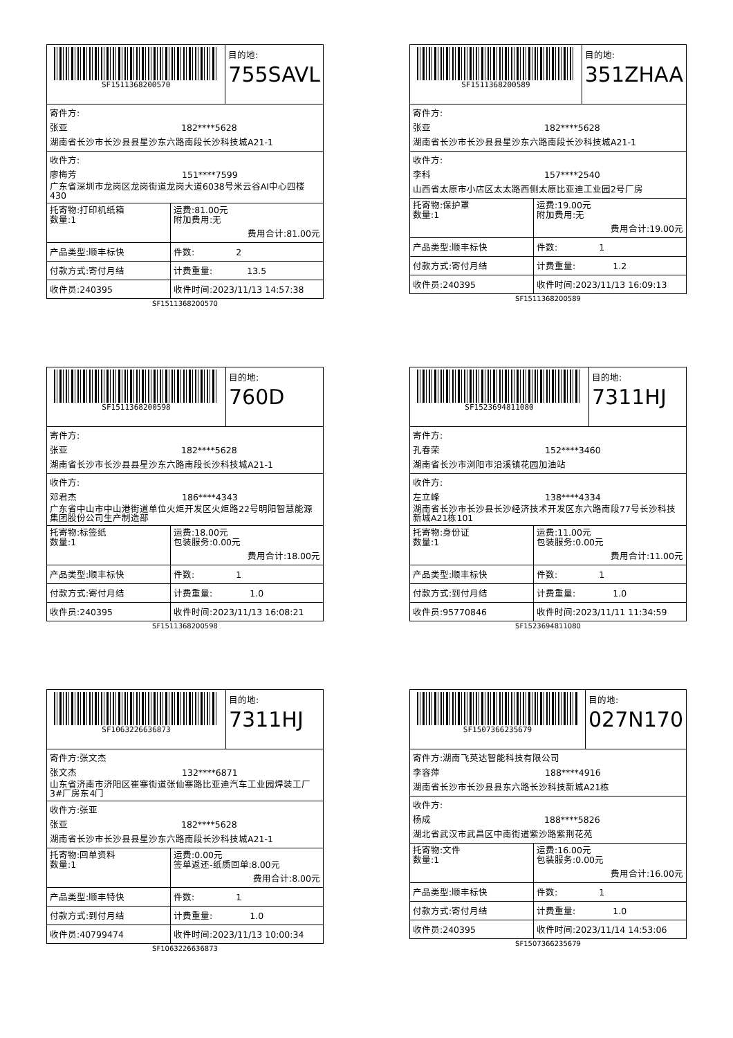SF1511368200570
目的地:
755SAVL
寄件方:
张亚 182****5628
湖南省长沙市长沙县县星沙东六路南段长沙科技城A21-1
收件方:
廖梅芳 151****7599
广东省深圳市龙岗区龙岗街道龙岗大道6038号米云谷AI中心四楼430
| 托寄物:打印机纸箱 数量:1 | 运费:81.00元 附加费用:无 费用合计:81.00元 |
| 产品类型:顺丰标快 | 件数: 2 |
| 付款方式:寄付月结 | 计费重量: 13.5 |
| 收件员:240395 | 收件时间:2023/11/13 14:57:38 |
SF1511368200570
SF1511368200589
目的地:
351ZHAA
寄件方:
张亚 182****5628
湖南省长沙市长沙县县星沙东六路南段长沙科技城A21-1
收件方:
李科 157****2540
山西省太原市小店区太太路西侧太原比亚迪工业园2号厂房
| 托寄物:保护罩 数量:1 | 运费:19.00元 附加费用:无 费用合计:19.00元 |
| 产品类型:顺丰标快 | 件数: 1 |
| 付款方式:寄付月结 | 计费重量: 1.2 |
| 收件员:240395 | 收件时间:2023/11/13 16:09:13 |
SF1511368200589
SF1511368200598
目的地:
760D
寄件方:
张亚 182****5628
湖南省长沙市长沙县县星沙东六路南段长沙科技城A21-1
收件方:
邓君杰 186****4343
广东省中山市中山港街道单位火炬开发区火炬路22号明阳智慧能源集团股份公司生产制造部
| 托寄物:标签纸 数量:1 | 运费:18.00元 包装服务:0.00元 费用合计:18.00元 |
| 产品类型:顺丰标快 | 件数: 1 |
| 付款方式:寄付月结 | 计费重量: 1.0 |
| 收件员:240395 | 收件时间:2023/11/13 16:08:21 |
SF1511368200598
SF1523694811080
目的地:
7311HJ
寄件方:
孔春荣 152****3460
湖南省长沙市浏阳市沿溪镇花园加油站
收件方:
左立峰 138****4334
湖南省长沙市长沙县长沙经济技术开发区东六路南段77号长沙科技新城A21栋101
| 托寄物:身份证 数量:1 | 运费:11.00元 包装服务:0.00元 费用合计:11.00元 |
| 产品类型:顺丰标快 | 件数: 1 |
| 付款方式:到付月结 | 计费重量: 1.0 |
| 收件员:95770846 | 收件时间:2023/11/11 11:34:59 |
SF1523694811080
SF1063226636873
目的地:
7311HJ
寄件方:张文杰
张文杰 132****6871
山东省济南市济阳区崔寨街道张仙寨路比亚迪汽车工业园焊装工厂3#厂房东4门
收件方:张亚
张亚 182****5628
湖南省长沙市长沙县县星沙东六路南段长沙科技城A21-1
| 托寄物:回单资料 数量:1 | 运费:0.00元 签单返还-纸质回单:8.00元 费用合计:8.00元 |
| 产品类型:顺丰特快 | 件数: 1 |
| 付款方式:到付月结 | 计费重量: 1.0 |
| 收件员:40799474 | 收件时间:2023/11/13 10:00:34 |
SF1063226636873
SF1507366235679
目的地:
027N170
寄件方:湖南飞英达智能科技有限公司
李容萍 188****4916
湖南省长沙市长沙县县东六路长沙科技新城A21栋
收件方:
杨成 188****5826
湖北省武汉市武昌区中南街道紫沙路紫荆花苑
| 托寄物:文件 数量:1 | 运费:16.00元 包装服务:0.00元 费用合计:16.00元 |
| 产品类型:顺丰标快 | 件数: 1 |
| 付款方式:寄付月结 | 计费重量: 1.0 |
| 收件员:240395 | 收件时间:2023/11/14 14:53:06 |
SF1507366235679